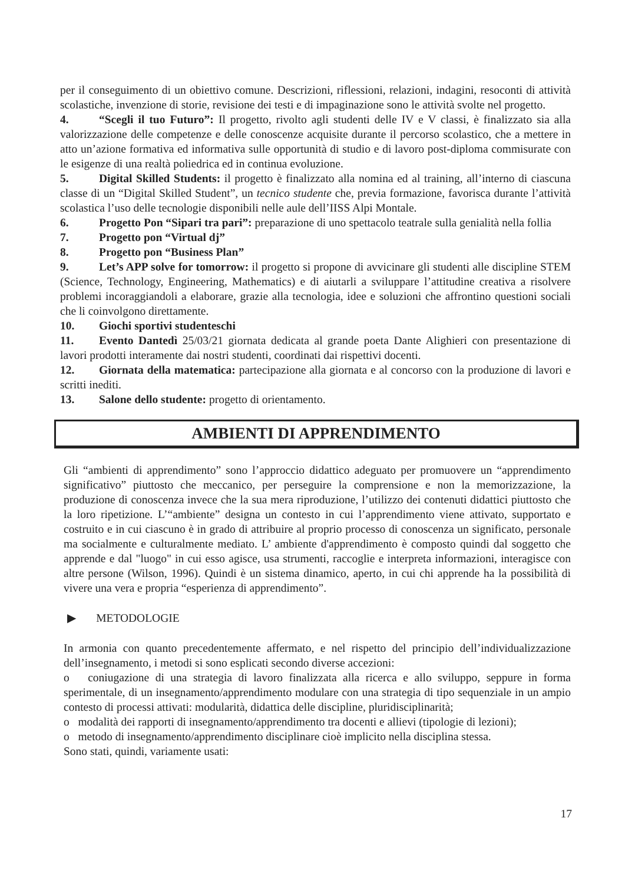per il conseguimento di un obiettivo comune. Descrizioni, riflessioni, relazioni, indagini, resoconti di attività scolastiche, invenzione di storie, revisione dei testi e di impaginazione sono le attività svolte nel progetto.
4. “Scegli il tuo Futuro”: Il progetto, rivolto agli studenti delle IV e V classi, è finalizzato sia alla valorizzazione delle competenze e delle conoscenze acquisite durante il percorso scolastico, che a mettere in atto un’azione formativa ed informativa sulle opportunità di studio e di lavoro post-diploma commisurate con le esigenze di una realtà poliedrica ed in continua evoluzione.
5. Digital Skilled Students: il progetto è finalizzato alla nomina ed al training, all’interno di ciascuna classe di un “Digital Skilled Student”, un tecnico studente che, previa formazione, favorisca durante l’attività scolastica l’uso delle tecnologie disponibili nelle aule dell’IISS Alpi Montale.
6. Progetto Pon “Sipari tra pari”: preparazione di uno spettacolo teatrale sulla genialità nella follia
7. Progetto pon “Virtual dj”
8. Progetto pon “Business Plan”
9. Let’s APP solve for tomorrow: il progetto si propone di avvicinare gli studenti alle discipline STEM (Science, Technology, Engineering, Mathematics) e di aiutarli a sviluppare l’attitudine creativa a risolvere problemi incoraggiandoli a elaborare, grazie alla tecnologia, idee e soluzioni che affrontino questioni sociali che li coinvolgono direttamente.
10. Giochi sportivi studenteschi
11. Evento Dantedì 25/03/21 giornata dedicata al grande poeta Dante Alighieri con presentazione di lavori prodotti interamente dai nostri studenti, coordinati dai rispettivi docenti.
12. Giornata della matematica: partecipazione alla giornata e al concorso con la produzione di lavori e scritti inediti.
13. Salone dello studente: progetto di orientamento.
AMBIENTI DI APPRENDIMENTO
Gli “ambienti di apprendimento” sono l’approccio didattico adeguato per promuovere un “apprendimento significativo” piuttosto che meccanico, per perseguire la comprensione e non la memorizzazione, la produzione di conoscenza invece che la sua mera riproduzione, l’utilizzo dei contenuti didattici piuttosto che la loro ripetizione. L’“ambiente” designa un contesto in cui l’apprendimento viene attivato, supportato e costruito e in cui ciascuno è in grado di attribuire al proprio processo di conoscenza un significato, personale ma socialmente e culturalmente mediato. L’ ambiente d'apprendimento è composto quindi dal soggetto che apprende e dal "luogo" in cui esso agisce, usa strumenti, raccoglie e interpreta informazioni, interagisce con altre persone (Wilson, 1996). Quindi è un sistema dinamico, aperto, in cui chi apprende ha la possibilità di vivere una vera e propria “esperienza di apprendimento”.
▶ METODOLOGIE
In armonia con quanto precedentemente affermato, e nel rispetto del principio dell’individualizzazione dell’insegnamento, i metodi si sono esplicati secondo diverse accezioni:
o coniugazione di una strategia di lavoro finalizzata alla ricerca e allo sviluppo, seppure in forma sperimentale, di un insegnamento/apprendimento modulare con una strategia di tipo sequenziale in un ampio contesto di processi attivati: modularità, didattica delle discipline, pluridisciplinarità;
o modalità dei rapporti di insegnamento/apprendimento tra docenti e allievi (tipologie di lezioni);
o metodo di insegnamento/apprendimento disciplinare cioè implicito nella disciplina stessa.
Sono stati, quindi, variamente usati:
17